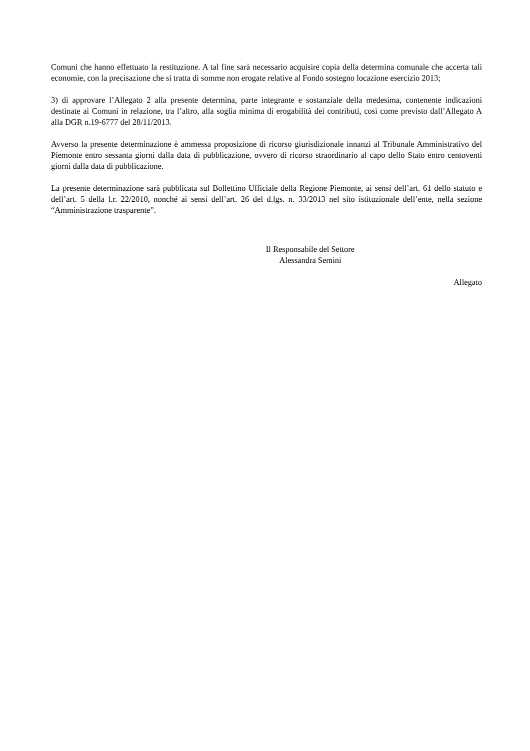Comuni che hanno effettuato la restituzione. A tal fine sarà necessario acquisire copia della determina comunale che accerta tali economie, con la precisazione che si tratta di somme non erogate relative al Fondo sostegno locazione esercizio 2013;
3) di approvare l’Allegato 2 alla presente determina, parte integrante e sostanziale della medesima, contenente indicazioni destinate ai Comuni in relazione, tra l’altro, alla soglia minima di erogabilità dei contributi, così come previsto dall’Allegato A alla DGR n.19-6777 del 28/11/2013.
Avverso la presente determinazione è ammessa proposizione di ricorso giurisdizionale innanzi al Tribunale Amministrativo del Piemonte entro sessanta giorni dalla data di pubblicazione, ovvero di ricorso straordinario al capo dello Stato entro centoventi giorni dalla data di pubblicazione.
La presente determinazione sarà pubblicata sul Bollettino Ufficiale della Regione Piemonte, ai sensi dell’art. 61 dello statuto e dell’art. 5 della l.r. 22/2010, nonché ai sensi dell’art. 26 del d.lgs. n. 33/2013 nel sito istituzionale dell’ente, nella sezione “Amministrazione trasparente”.
Il Responsabile del Settore
Alessandra Semini
Allegato